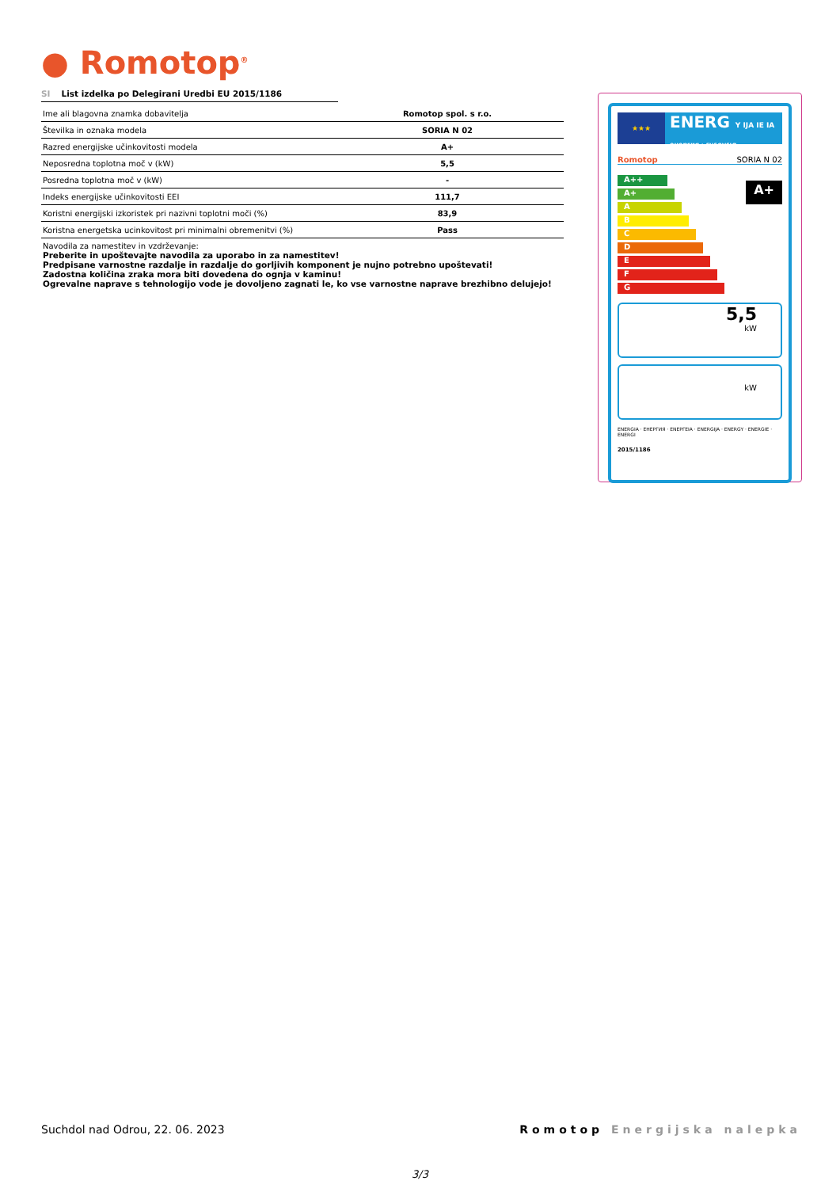● Romotop<sup>®</sup>
SI List izdelka po Delegirani Uredbi EU 2015/1186
| Ime ali blagovna znamka dobavitelja | Romotop spol. s r.o. |
| Številka in oznaka modela | SORIA N 02 |
| Razred energijske učinkovitosti modela | A+ |
| Neposredna toplotna moč v (kW) | 5,5 |
| Posredna toplotna moč v (kW) | - |
| Indeks energijske učinkovitosti EEI | 111,7 |
| Koristni energijski izkoristek pri nazivni toplotni moči (%) | 83,9 |
| Koristna energetska ucinkovitost pri minimalni obremenitvi (%) | Pass |
Navodila za namestitev in vzdrževanje:
Preberite in upoštevajte navodila za uporabo in za namestitev!
Predpisane varnostne razdalje in razdalje do gorljivih komponent je nujno potrebno upoštevati!
Zadostna količina zraka mora biti dovedena do ognja v kaminu!
Ogrevalne naprave s tehnologijo vode je dovoljeno zagnati le, ko vse varnostne naprave brezhibno delujejo!
★★★
ENERG Y IJA IE IA
енергия · ενεργεια
Romotop SORIA N 02
A++
A+
A
B
C
D
E
F
G
A+
5,5
kW
kW
ENERGIA · ЕНЕРГИЯ · ΕΝΕΡΓΕΙΑ · ENERGIJA · ENERGY · ENERGIE · ENERGI
2015/1186
Suchdol nad Odrou, 22. 06. 2023 Romotop Energijska nalepka
3/3